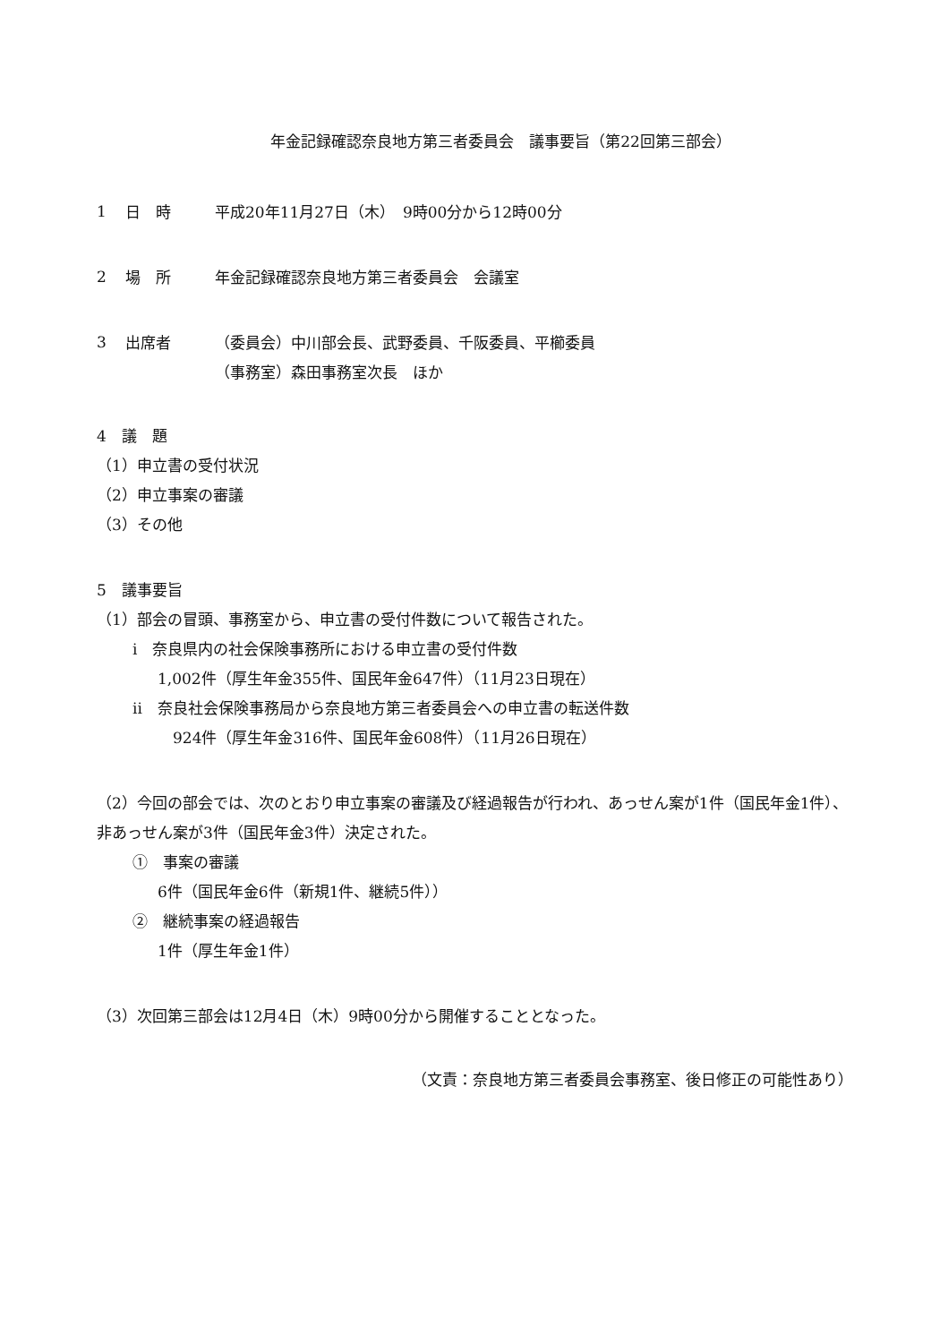年金記録確認奈良地方第三者委員会　議事要旨（第22回第三部会）
1 日　時 平成20年11月27日（木）　9時00分から12時00分
2 場　所 年金記録確認奈良地方第三者委員会　会議室
3 出席者 （委員会）中川部会長、武野委員、千阪委員、平櫛委員
（事務室）森田事務室次長　ほか
4　議　題
（1）申立書の受付状況
（2）申立事案の審議
（3）その他
5　議事要旨
（1）部会の冒頭、事務室から、申立書の受付件数について報告された。
i　奈良県内の社会保険事務所における申立書の受付件数
1,002件（厚生年金355件、国民年金647件）（11月23日現在）
ii　奈良社会保険事務局から奈良地方第三者委員会への申立書の転送件数
924件（厚生年金316件、国民年金608件）（11月26日現在）
（2）今回の部会では、次のとおり申立事案の審議及び経過報告が行われ、あっせん案が1件（国民年金1件）、非あっせん案が3件（国民年金3件）決定された。
①　事案の審議
6件（国民年金6件（新規1件、継続5件））
②　継続事案の経過報告
1件（厚生年金1件）
（3）次回第三部会は12月4日（木）9時00分から開催することとなった。
（文責：奈良地方第三者委員会事務室、後日修正の可能性あり）